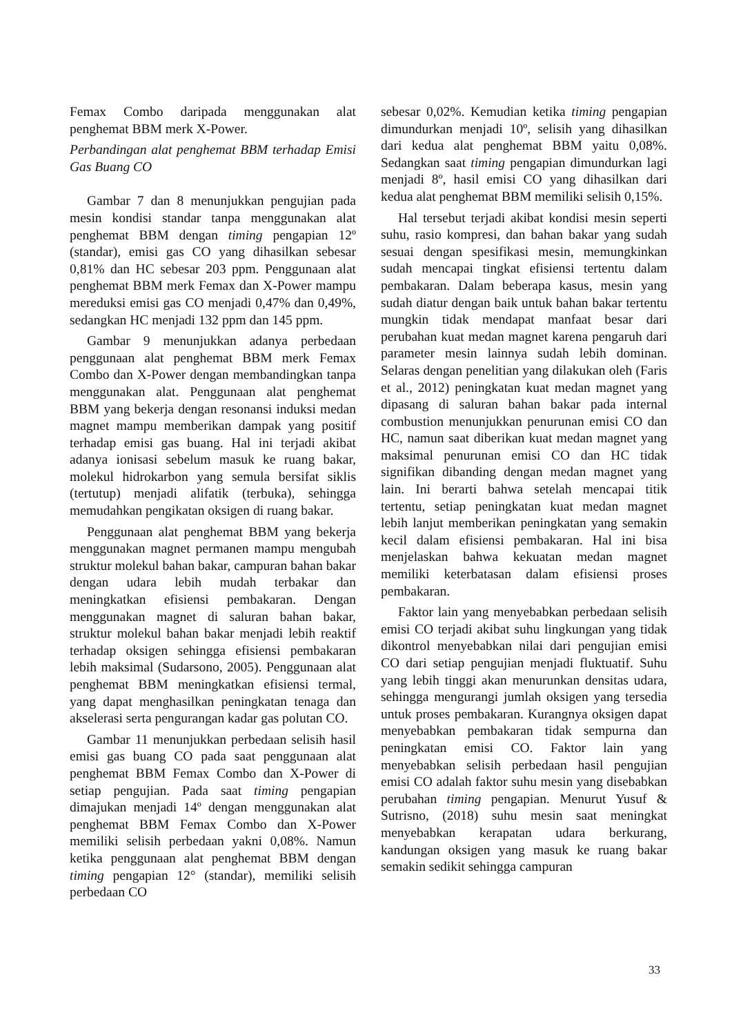Femax Combo daripada menggunakan alat penghemat BBM merk X-Power.
Perbandingan alat penghemat BBM terhadap Emisi Gas Buang CO
Gambar 7 dan 8 menunjukkan pengujian pada mesin kondisi standar tanpa menggunakan alat penghemat BBM dengan timing pengapian 12º (standar), emisi gas CO yang dihasilkan sebesar 0,81% dan HC sebesar 203 ppm. Penggunaan alat penghemat BBM merk Femax dan X-Power mampu mereduksi emisi gas CO menjadi 0,47% dan 0,49%, sedangkan HC menjadi 132 ppm dan 145 ppm.
Gambar 9 menunjukkan adanya perbedaan penggunaan alat penghemat BBM merk Femax Combo dan X-Power dengan membandingkan tanpa menggunakan alat. Penggunaan alat penghemat BBM yang bekerja dengan resonansi induksi medan magnet mampu memberikan dampak yang positif terhadap emisi gas buang. Hal ini terjadi akibat adanya ionisasi sebelum masuk ke ruang bakar, molekul hidrokarbon yang semula bersifat siklis (tertutup) menjadi alifatik (terbuka), sehingga memudahkan pengikatan oksigen di ruang bakar.
Penggunaan alat penghemat BBM yang bekerja menggunakan magnet permanen mampu mengubah struktur molekul bahan bakar, campuran bahan bakar dengan udara lebih mudah terbakar dan meningkatkan efisiensi pembakaran. Dengan menggunakan magnet di saluran bahan bakar, struktur molekul bahan bakar menjadi lebih reaktif terhadap oksigen sehingga efisiensi pembakaran lebih maksimal (Sudarsono, 2005). Penggunaan alat penghemat BBM meningkatkan efisiensi termal, yang dapat menghasilkan peningkatan tenaga dan akselerasi serta pengurangan kadar gas polutan CO.
Gambar 11 menunjukkan perbedaan selisih hasil emisi gas buang CO pada saat penggunaan alat penghemat BBM Femax Combo dan X-Power di setiap pengujian. Pada saat timing pengapian dimajukan menjadi 14º dengan menggunakan alat penghemat BBM Femax Combo dan X-Power memiliki selisih perbedaan yakni 0,08%. Namun ketika penggunaan alat penghemat BBM dengan timing pengapian 12° (standar), memiliki selisih perbedaan CO
sebesar 0,02%. Kemudian ketika timing pengapian dimundurkan menjadi 10º, selisih yang dihasilkan dari kedua alat penghemat BBM yaitu 0,08%. Sedangkan saat timing pengapian dimundurkan lagi menjadi 8º, hasil emisi CO yang dihasilkan dari kedua alat penghemat BBM memiliki selisih 0,15%.
Hal tersebut terjadi akibat kondisi mesin seperti suhu, rasio kompresi, dan bahan bakar yang sudah sesuai dengan spesifikasi mesin, memungkinkan sudah mencapai tingkat efisiensi tertentu dalam pembakaran. Dalam beberapa kasus, mesin yang sudah diatur dengan baik untuk bahan bakar tertentu mungkin tidak mendapat manfaat besar dari perubahan kuat medan magnet karena pengaruh dari parameter mesin lainnya sudah lebih dominan. Selaras dengan penelitian yang dilakukan oleh (Faris et al., 2012) peningkatan kuat medan magnet yang dipasang di saluran bahan bakar pada internal combustion menunjukkan penurunan emisi CO dan HC, namun saat diberikan kuat medan magnet yang maksimal penurunan emisi CO dan HC tidak signifikan dibanding dengan medan magnet yang lain. Ini berarti bahwa setelah mencapai titik tertentu, setiap peningkatan kuat medan magnet lebih lanjut memberikan peningkatan yang semakin kecil dalam efisiensi pembakaran. Hal ini bisa menjelaskan bahwa kekuatan medan magnet memiliki keterbatasan dalam efisiensi proses pembakaran.
Faktor lain yang menyebabkan perbedaan selisih emisi CO terjadi akibat suhu lingkungan yang tidak dikontrol menyebabkan nilai dari pengujian emisi CO dari setiap pengujian menjadi fluktuatif. Suhu yang lebih tinggi akan menurunkan densitas udara, sehingga mengurangi jumlah oksigen yang tersedia untuk proses pembakaran. Kurangnya oksigen dapat menyebabkan pembakaran tidak sempurna dan peningkatan emisi CO. Faktor lain yang menyebabkan selisih perbedaan hasil pengujian emisi CO adalah faktor suhu mesin yang disebabkan perubahan timing pengapian. Menurut Yusuf & Sutrisno, (2018) suhu mesin saat meningkat menyebabkan kerapatan udara berkurang, kandungan oksigen yang masuk ke ruang bakar semakin sedikit sehingga campuran
33